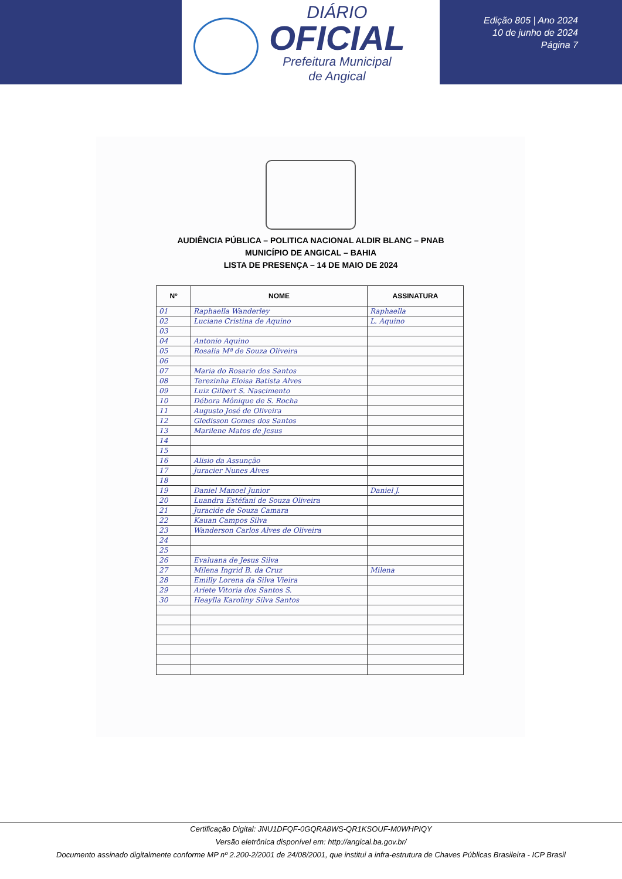DIÁRIO
OFICIAL
Prefeitura Municipal
de Angical
Edição 805 | Ano 2024
10 de junho de 2024
Página 7
AUDIÊNCIA PÚBLICA – POLITICA NACIONAL ALDIR BLANC – PNAB
MUNICÍPIO DE ANGICAL – BAHIA
LISTA DE PRESENÇA – 14 DE MAIO DE 2024
| Nº | NOME | ASSINATURA |
| --- | --- | --- |
| 01 | Raphaella Wanderley | Raphaella |
| 02 | Luciane Cristina de Aquino | L. Aquino |
| 03 | | |
| 04 | Antonio Aquino | |
| 05 | Rosalia Mª de Souza Oliveira | |
| 06 | | |
| 07 | Maria do Rosario dos Santos | |
| 08 | Terezinha Eloisa Batista Alves | |
| 09 | Luiz Gilbert S. Nascimento | |
| 10 | Débora Mônique de S. Rocha | |
| 11 | Augusto José de Oliveira | |
| 12 | Gledisson Gomes dos Santos | |
| 13 | Marilene Matos de Jesus | |
| 14 | | |
| 15 | | |
| 16 | Alisio da Assunção | |
| 17 | Juracier Nunes Alves | |
| 18 | | |
| 19 | Daniel Manoel Junior | Daniel J. |
| 20 | Luandra Estéfani de Souza Oliveira | |
| 21 | Juracide de Souza Camara | |
| 22 | Kauan Campos Silva | |
| 23 | Wanderson Carlos Alves de Oliveira | |
| 24 | | |
| 25 | | |
| 26 | Evaluana de Jesus Silva | |
| 27 | Milena Ingrid B. da Cruz | Milena |
| 28 | Emilly Lorena da Silva Vieira | |
| 29 | Ariete Vitoria dos Santos S. | |
| 30 | Heaylla Karoliny Silva Santos | |
Certificação Digital: JNU1DFQF-0GQRA8WS-QR1KSOUF-M0WHPIQY
Versão eletrônica disponível em: http://angical.ba.gov.br/
Documento assinado digitalmente conforme MP nº 2.200-2/2001 de 24/08/2001, que institui a infra-estrutura de Chaves Públicas Brasileira - ICP Brasil